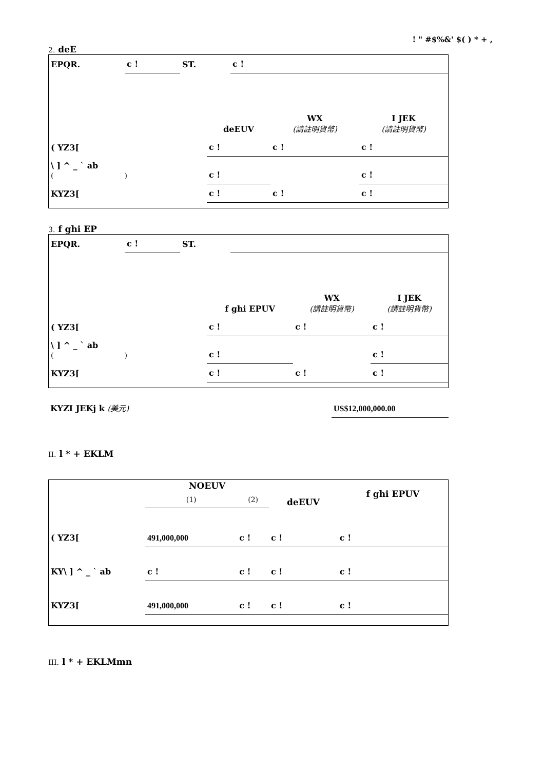! " #$%&' $( ) * + ,
2. deE
| EPQR. | c ! | ST. | c ! |
| | deEUV | WX (請註明貨幣) | I JEK (請註明貨幣) |
| ( YZ3[ | c ! | c ! | c ! |
| \ ] ^ _ ` ab ( ) | c ! | | c ! |
| KYZ3[ | c ! | c ! | c ! |
3. f ghi EP
| EPQR. | c ! | ST. | |
| | f ghi EPUV | WX (請註明貨幣) | I JEK (請註明貨幣) |
| ( YZ3[ | c ! | c ! | c ! |
| \ ] ^ _ ` ab ( ) | c ! | | c ! |
| KYZ3[ | c ! | c ! | c ! |
| KYZI JEKj k (美元) | US$12,000,000.00 |
II. l * + EKLM
| | NOEUV | | deEUV | f ghi EPUV |
| --- | --- | --- | --- | --- |
| | (1) | (2) | | |
| ( YZ3[ | 491,000,000 | c ! | c ! | c ! |
| KY\ ] ^ _ ` ab | c ! | c ! | c ! | c ! |
| KYZ3[ | 491,000,000 | c ! | c ! | c ! |
III. l * + EKLMmn